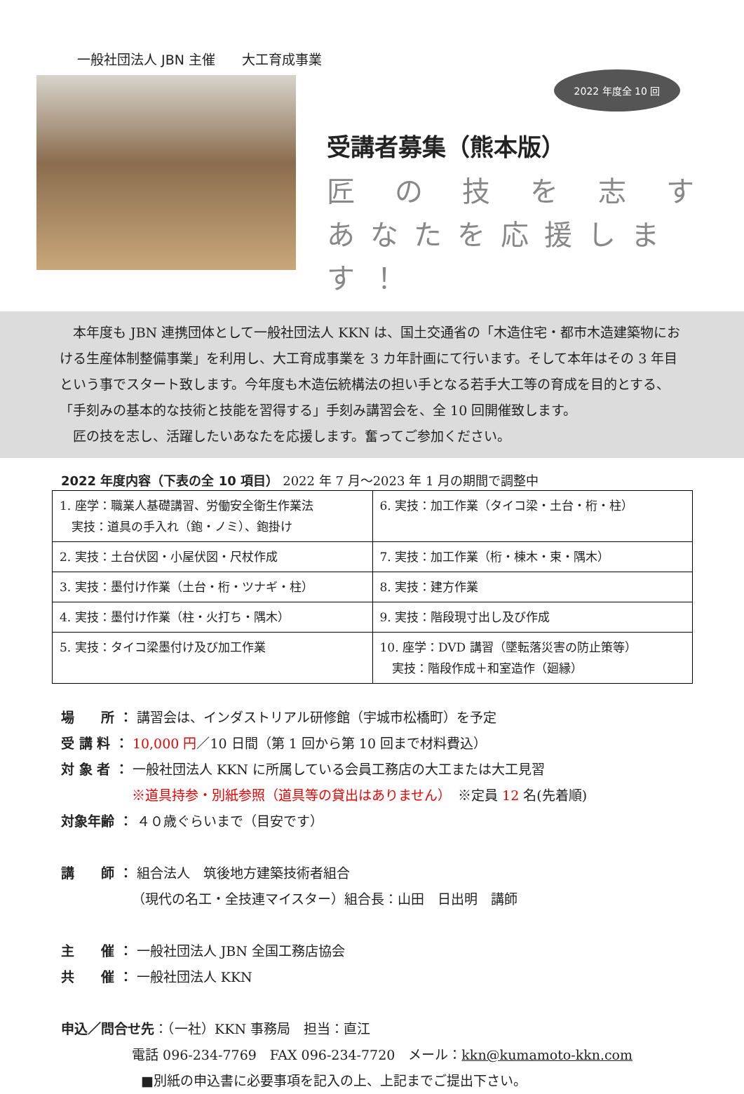一般社団法人 JBN 主催　　大工育成事業
2022 年度全 10 回
受講者募集（熊本版）
匠 の 技 を 志 す
あなたを応援します！
　本年度も JBN 連携団体として一般社団法人 KKN は、国土交通省の「木造住宅・都市木造建築物における生産体制整備事業」を利用し、大工育成事業を 3 カ年計画にて行います。そして本年はその 3 年目という事でスタート致します。今年度も木造伝統構法の担い手となる若手大工等の育成を目的とする、「手刻みの基本的な技術と技能を習得する」手刻み講習会を、全 10 回開催致します。
　匠の技を志し、活躍したいあなたを応援します。奮ってご参加ください。
2022 年度内容（下表の全 10 項目） 2022 年 7 月～2023 年 1 月の期間で調整中
| 1. 座学：職業人基礎講習、労働安全衛生作業法 実技：道具の手入れ（鉋・ノミ）、鉋掛け | 6. 実技：加工作業（タイコ梁・土台・桁・柱） |
| 2. 実技：土台伏図・小屋伏図・尺杖作成 | 7. 実技：加工作業（桁・棟木・束・隅木） |
| 3. 実技：墨付け作業（土台・桁・ツナギ・柱） | 8. 実技：建方作業 |
| 4. 実技：墨付け作業（柱・火打ち・隅木） | 9. 実技：階段現寸出し及び作成 |
| 5. 実技：タイコ梁墨付け及び加工作業 | 10. 座学：DVD 講習（墜転落災害の防止策等） 実技：階段作成＋和室造作（廻縁） |
場　　所 ： 講習会は、インダストリアル研修館（宇城市松橋町）を予定
受 講 料 ： 10,000 円／10 日間（第 1 回から第 10 回まで材料費込）
対 象 者 ： 一般社団法人 KKN に所属している会員工務店の大工または大工見習
　　　　　 ※道具持参・別紙参照（道具等の貸出はありません）　※定員 12 名(先着順)
対象年齢 ： ４０歳ぐらいまで（目安です）
講　　師 ： 組合法人　筑後地方建築技術者組合
　　　　　 （現代の名工・全技連マイスター）組合長：山田　日出明　講師
主　　催 ： 一般社団法人 JBN 全国工務店協会
共　　催 ： 一般社団法人 KKN
申込／問合せ先：（一社）KKN 事務局　担当：直江
　　　　　 電話 096-234-7769　FAX 096-234-7720　メール：kkn@kumamoto-kkn.com
　　　　　　■別紙の申込書に必要事項を記入の上、上記までご提出下さい。